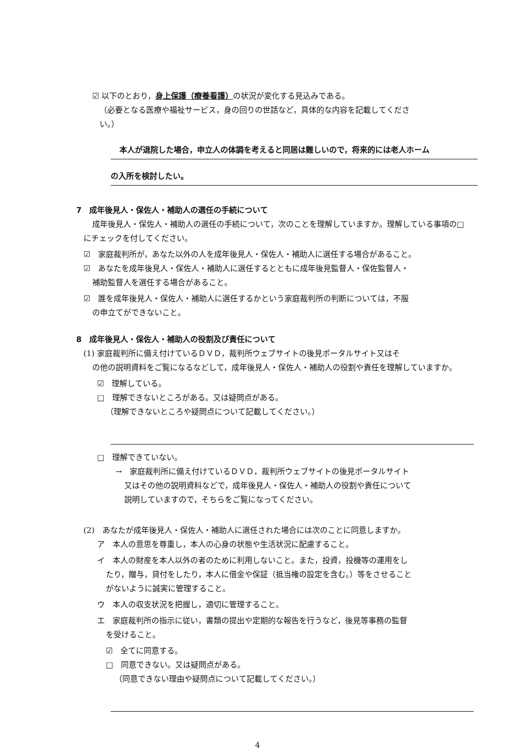☑ 以下のとおり，身上保護（療養看護）の状況が変化する見込みである。
（必要となる医療や福祉サービス，身の回りの世話など，具体的な内容を記載してくださ
い。）
本人が退院した場合，申立人の体調を考えると同居は難しいので，将来的には老人ホーム
の入所を検討したい。
7　成年後見人・保佐人・補助人の選任の手続について
成年後見人・保佐人・補助人の選任の手続について，次のことを理解していますか。理解している事項の□にチェックを付してください。
☑　家庭裁判所が，あなた以外の人を成年後見人・保佐人・補助人に選任する場合があること。
☑　あなたを成年後見人・保佐人・補助人に選任するとともに成年後見監督人・保佐監督人・
補助監督人を選任する場合があること。
☑　誰を成年後見人・保佐人・補助人に選任するかという家庭裁判所の判断については，不服
の申立てができないこと。
8　成年後見人・保佐人・補助人の役割及び責任について
(1) 家庭裁判所に備え付けているＤＶＤ，裁判所ウェブサイトの後見ポータルサイト又はそ
の他の説明資料をご覧になるなどして，成年後見人・保佐人・補助人の役割や責任を理解していますか。
☑　理解している。
□　理解できないところがある。又は疑問点がある。
（理解できないところや疑問点について記載してください。）
□　理解できていない。
→　家庭裁判所に備え付けているＤＶＤ，裁判所ウェブサイトの後見ポータルサイト
又はその他の説明資料などで，成年後見人・保佐人・補助人の役割や責任について
説明していますので，そちらをご覧になってください。
(2)　あなたが成年後見人・保佐人・補助人に選任された場合には次のことに同意しますか。
ア　本人の意思を尊重し，本人の心身の状態や生活状況に配慮すること。
イ　本人の財産を本人以外の者のために利用しないこと。また，投資，投機等の運用をし
たり，贈与，貸付をしたり，本人に借金や保証（抵当権の設定を含む。）等をさせること
がないように誠実に管理すること。
ウ　本人の収支状況を把握し，適切に管理すること。
エ　家庭裁判所の指示に従い，書類の提出や定期的な報告を行うなど，後見等事務の監督
を受けること。
☑　全てに同意する。
□　同意できない。又は疑問点がある。
（同意できない理由や疑問点について記載してください。）
4